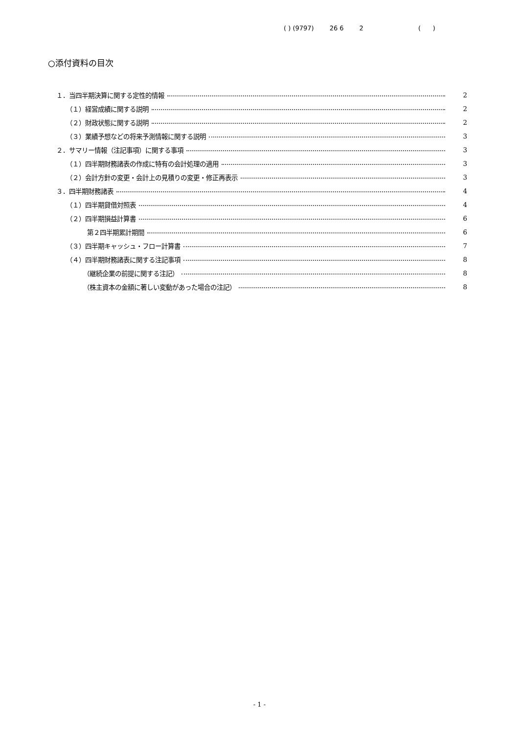( ) (9797) 26 6 2 ( )
○添付資料の目次
１．当四半期決算に関する定性的情報 2
（１）経営成績に関する説明 2
（２）財政状態に関する説明 2
（３）業績予想などの将来予測情報に関する説明 3
２．サマリー情報（注記事項）に関する事項 3
（１）四半期財務諸表の作成に特有の会計処理の適用 3
（２）会計方針の変更・会計上の見積りの変更・修正再表示 3
３．四半期財務諸表 4
（１）四半期貸借対照表 4
（２）四半期損益計算書 6
第２四半期累計期間 6
（３）四半期キャッシュ・フロー計算書 7
（４）四半期財務諸表に関する注記事項 8
（継続企業の前提に関する注記） 8
（株主資本の金額に著しい変動があった場合の注記） 8
- 1 -